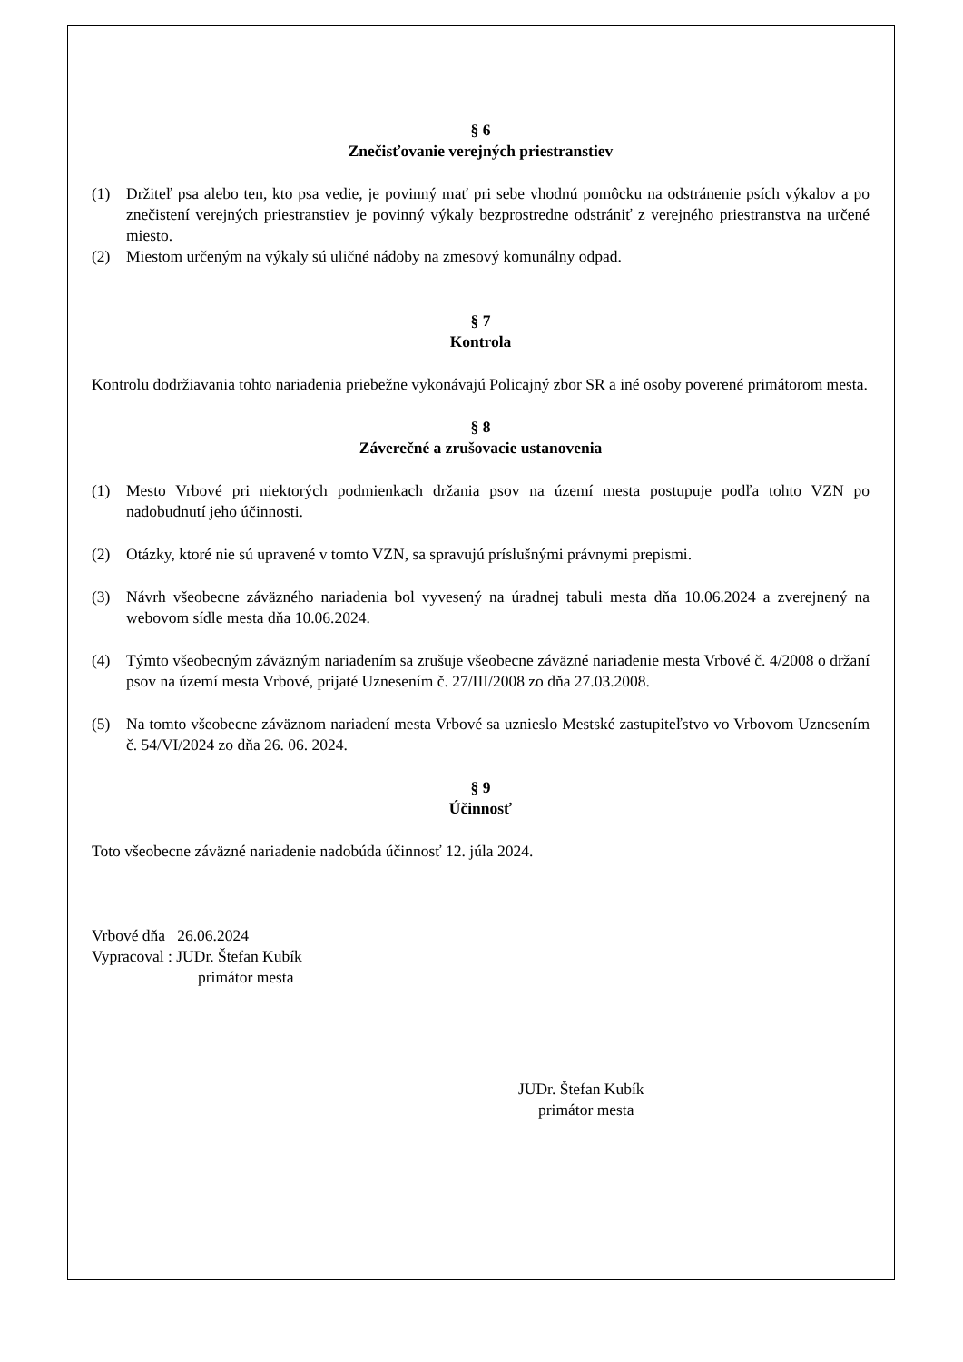§ 6
Znečisťovanie verejných priestranstiev
(1) Držiteľ psa alebo ten, kto psa vedie, je povinný mať pri sebe vhodnú pomôcku na odstránenie psích výkalov a po znečistení verejných priestranstiev je povinný výkaly bezprostredne odstrániť z verejného priestranstva na určené miesto.
(2) Miestom určeným na výkaly sú uličné nádoby na zmesový komunálny odpad.
§ 7
Kontrola
Kontrolu dodržiavania tohto nariadenia priebežne vykonávajú Policajný zbor SR a iné osoby poverené primátorom mesta.
§ 8
Záverečné a zrušovacie ustanovenia
(1) Mesto Vrbové pri niektorých podmienkach držania psov na území mesta postupuje podľa tohto VZN po nadobudnutí jeho účinnosti.
(2) Otázky, ktoré nie sú upravené v tomto VZN, sa spravujú príslušnými právnymi prepismi.
(3) Návrh všeobecne záväzného nariadenia bol vyvesený na úradnej tabuli mesta dňa 10.06.2024 a zverejnený na webovom sídle mesta dňa 10.06.2024.
(4) Týmto všeobecným záväzným nariadením sa zrušuje všeobecne záväzné nariadenie mesta Vrbové č. 4/2008 o držaní psov na území mesta Vrbové, prijaté Uznesením č. 27/III/2008 zo dňa 27.03.2008.
(5) Na tomto všeobecne záväznom nariadení mesta Vrbové sa uznieslo Mestské zastupiteľstvo vo Vrbovom Uznesením č. 54/VI/2024 zo dňa 26. 06. 2024.
§ 9
Účinnosť
Toto všeobecne záväzné nariadenie nadobúda účinnosť 12. júla 2024.
Vrbové dňa 26.06.2024
Vypracoval : JUDr. Štefan Kubík
primátor mesta
JUDr. Štefan Kubík
primátor mesta